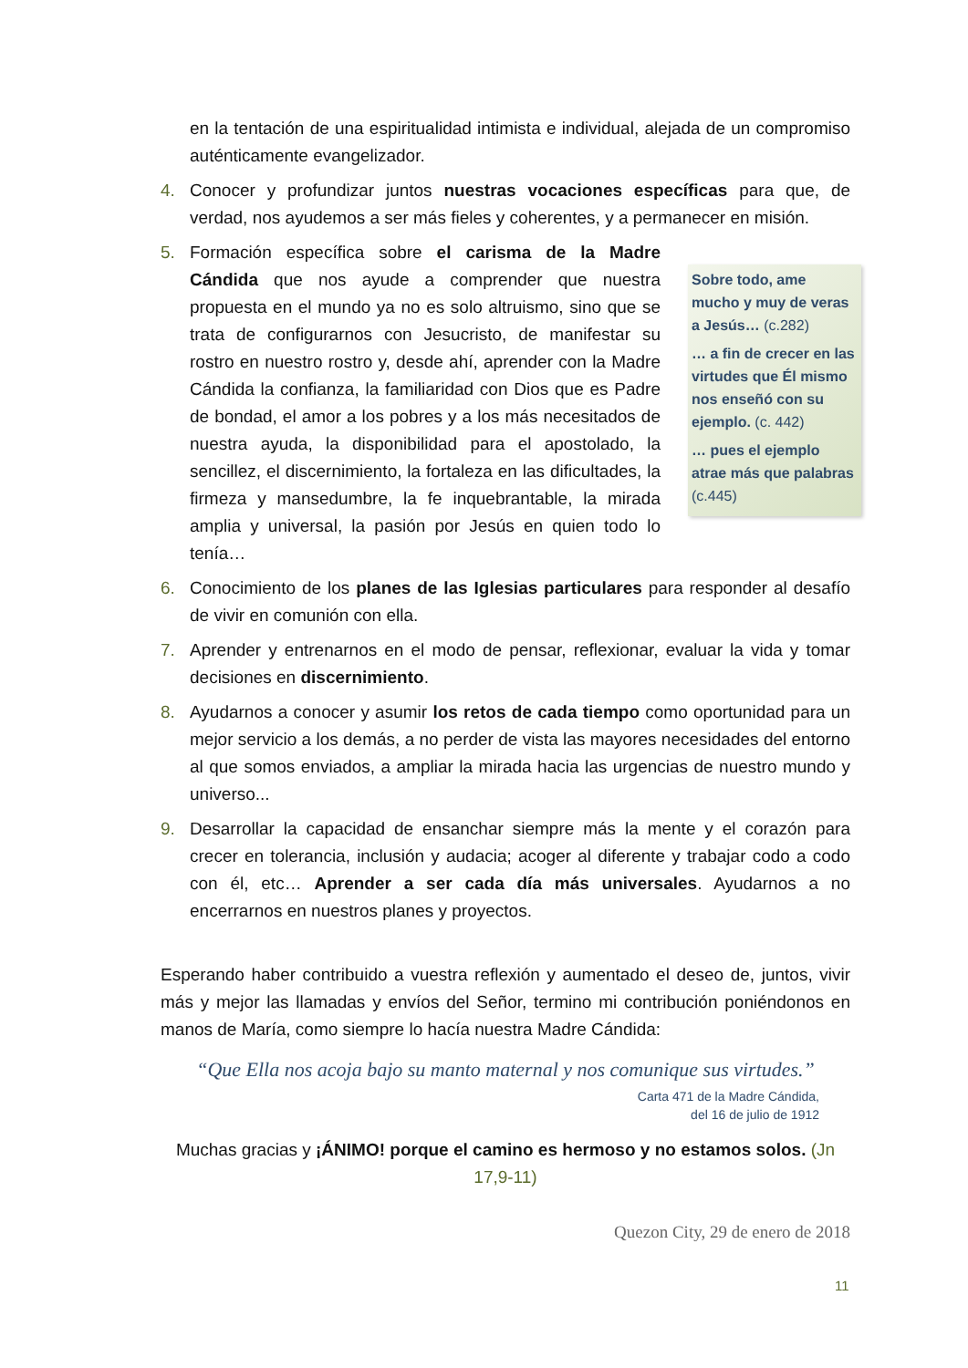en la tentación de una espiritualidad intimista e individual, alejada de un compromiso auténticamente evangelizador.
4. Conocer y profundizar juntos nuestras vocaciones específicas para que, de verdad, nos ayudemos a ser más fieles y coherentes, y a permanecer en misión.
5.
Sobre todo, ame mucho y muy de veras a Jesús… (c.282)
… a fin de crecer en las virtudes que Él mismo nos enseñó con su ejemplo. (c. 442)
… pues el ejemplo atrae más que palabras (c.445)
Formación específica sobre el carisma de la Madre Cándida que nos ayude a comprender que nuestra propuesta en el mundo ya no es solo altruismo, sino que se trata de configurarnos con Jesucristo, de manifestar su rostro en nuestro rostro y, desde ahí, aprender con la Madre Cándida la confianza, la familiaridad con Dios que es Padre de bondad, el amor a los pobres y a los más necesitados de nuestra ayuda, la disponibilidad para el apostolado, la sencillez, el discernimiento, la fortaleza en las dificultades, la firmeza y mansedumbre, la fe inquebrantable, la mirada amplia y universal, la pasión por Jesús en quien todo lo tenía…
6. Conocimiento de los planes de las Iglesias particulares para responder al desafío de vivir en comunión con ella.
7. Aprender y entrenarnos en el modo de pensar, reflexionar, evaluar la vida y tomar decisiones en discernimiento.
8. Ayudarnos a conocer y asumir los retos de cada tiempo como oportunidad para un mejor servicio a los demás, a no perder de vista las mayores necesidades del entorno al que somos enviados, a ampliar la mirada hacia las urgencias de nuestro mundo y universo...
9. Desarrollar la capacidad de ensanchar siempre más la mente y el corazón para crecer en tolerancia, inclusión y audacia; acoger al diferente y trabajar codo a codo con él, etc… Aprender a ser cada día más universales. Ayudarnos a no encerrarnos en nuestros planes y proyectos.
Esperando haber contribuido a vuestra reflexión y aumentado el deseo de, juntos, vivir más y mejor las llamadas y envíos del Señor, termino mi contribución poniéndonos en manos de María, como siempre lo hacía nuestra Madre Cándida:
“Que Ella nos acoja bajo su manto maternal y nos comunique sus virtudes.”
Carta 471 de la Madre Cándida,
del 16 de julio de 1912
Muchas gracias y ¡ÁNIMO! porque el camino es hermoso y no estamos solos. (Jn 17,9-11)
Quezon City, 29 de enero de 2018
11